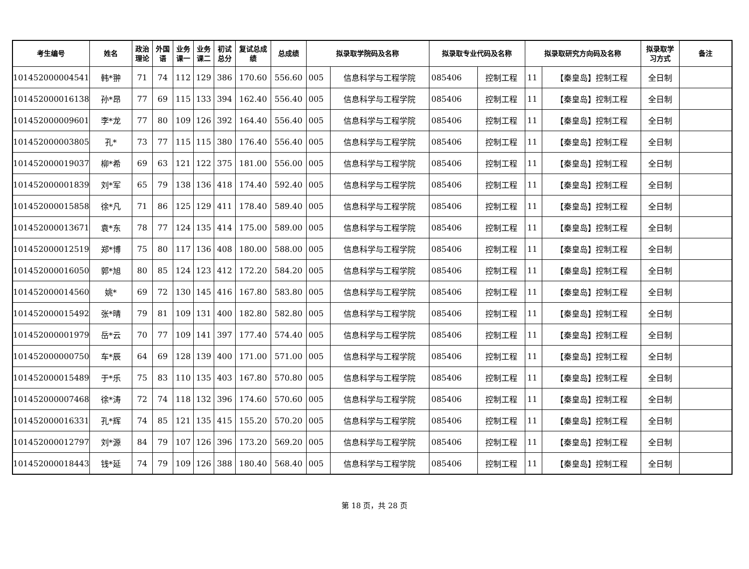| 考生编号 | 姓名 | 政治 理论 | 外国 语 | 业务 课一 | 业务 课二 | 初试 总分 | 复试总成 绩 | 总成绩 | 拟录取学院码及名称 | | 拟录取专业代码及名称 | | 拟录取研究方向码及名称 | | 拟录取学 习方式 | 备注 |
| --- | --- | --- | --- | --- | --- | --- | --- | --- | --- | --- | --- | --- | --- | --- | --- | --- |
| 101452000004541 | 韩*翀 | 71 | 74 | 112 | 129 | 386 | 170.60 | 556.60 | 005 | 信息科学与工程学院 | 085406 | 控制工程 | 11 | 【秦皇岛】控制工程 | 全日制 | |
| 101452000016138 | 孙*昂 | 77 | 69 | 115 | 133 | 394 | 162.40 | 556.40 | 005 | 信息科学与工程学院 | 085406 | 控制工程 | 11 | 【秦皇岛】控制工程 | 全日制 | |
| 101452000009601 | 李*龙 | 77 | 80 | 109 | 126 | 392 | 164.40 | 556.40 | 005 | 信息科学与工程学院 | 085406 | 控制工程 | 11 | 【秦皇岛】控制工程 | 全日制 | |
| 101452000003805 | 孔* | 73 | 77 | 115 | 115 | 380 | 176.40 | 556.40 | 005 | 信息科学与工程学院 | 085406 | 控制工程 | 11 | 【秦皇岛】控制工程 | 全日制 | |
| 101452000019037 | 柳*希 | 69 | 63 | 121 | 122 | 375 | 181.00 | 556.00 | 005 | 信息科学与工程学院 | 085406 | 控制工程 | 11 | 【秦皇岛】控制工程 | 全日制 | |
| 101452000001839 | 刘*军 | 65 | 79 | 138 | 136 | 418 | 174.40 | 592.40 | 005 | 信息科学与工程学院 | 085406 | 控制工程 | 11 | 【秦皇岛】控制工程 | 全日制 | |
| 101452000015858 | 徐*凡 | 71 | 86 | 125 | 129 | 411 | 178.40 | 589.40 | 005 | 信息科学与工程学院 | 085406 | 控制工程 | 11 | 【秦皇岛】控制工程 | 全日制 | |
| 101452000013671 | 袁*东 | 78 | 77 | 124 | 135 | 414 | 175.00 | 589.00 | 005 | 信息科学与工程学院 | 085406 | 控制工程 | 11 | 【秦皇岛】控制工程 | 全日制 | |
| 101452000012519 | 郑*博 | 75 | 80 | 117 | 136 | 408 | 180.00 | 588.00 | 005 | 信息科学与工程学院 | 085406 | 控制工程 | 11 | 【秦皇岛】控制工程 | 全日制 | |
| 101452000016050 | 郭*旭 | 80 | 85 | 124 | 123 | 412 | 172.20 | 584.20 | 005 | 信息科学与工程学院 | 085406 | 控制工程 | 11 | 【秦皇岛】控制工程 | 全日制 | |
| 101452000014560 | 姚* | 69 | 72 | 130 | 145 | 416 | 167.80 | 583.80 | 005 | 信息科学与工程学院 | 085406 | 控制工程 | 11 | 【秦皇岛】控制工程 | 全日制 | |
| 101452000015492 | 张*晴 | 79 | 81 | 109 | 131 | 400 | 182.80 | 582.80 | 005 | 信息科学与工程学院 | 085406 | 控制工程 | 11 | 【秦皇岛】控制工程 | 全日制 | |
| 101452000001979 | 岳*云 | 70 | 77 | 109 | 141 | 397 | 177.40 | 574.40 | 005 | 信息科学与工程学院 | 085406 | 控制工程 | 11 | 【秦皇岛】控制工程 | 全日制 | |
| 101452000000750 | 车*辰 | 64 | 69 | 128 | 139 | 400 | 171.00 | 571.00 | 005 | 信息科学与工程学院 | 085406 | 控制工程 | 11 | 【秦皇岛】控制工程 | 全日制 | |
| 101452000015489 | 于*乐 | 75 | 83 | 110 | 135 | 403 | 167.80 | 570.80 | 005 | 信息科学与工程学院 | 085406 | 控制工程 | 11 | 【秦皇岛】控制工程 | 全日制 | |
| 101452000007468 | 徐*涛 | 72 | 74 | 118 | 132 | 396 | 174.60 | 570.60 | 005 | 信息科学与工程学院 | 085406 | 控制工程 | 11 | 【秦皇岛】控制工程 | 全日制 | |
| 101452000016331 | 孔*辉 | 74 | 85 | 121 | 135 | 415 | 155.20 | 570.20 | 005 | 信息科学与工程学院 | 085406 | 控制工程 | 11 | 【秦皇岛】控制工程 | 全日制 | |
| 101452000012797 | 刘*源 | 84 | 79 | 107 | 126 | 396 | 173.20 | 569.20 | 005 | 信息科学与工程学院 | 085406 | 控制工程 | 11 | 【秦皇岛】控制工程 | 全日制 | |
| 101452000018443 | 钱*延 | 74 | 79 | 109 | 126 | 388 | 180.40 | 568.40 | 005 | 信息科学与工程学院 | 085406 | 控制工程 | 11 | 【秦皇岛】控制工程 | 全日制 | |
第 18 页，共 28 页